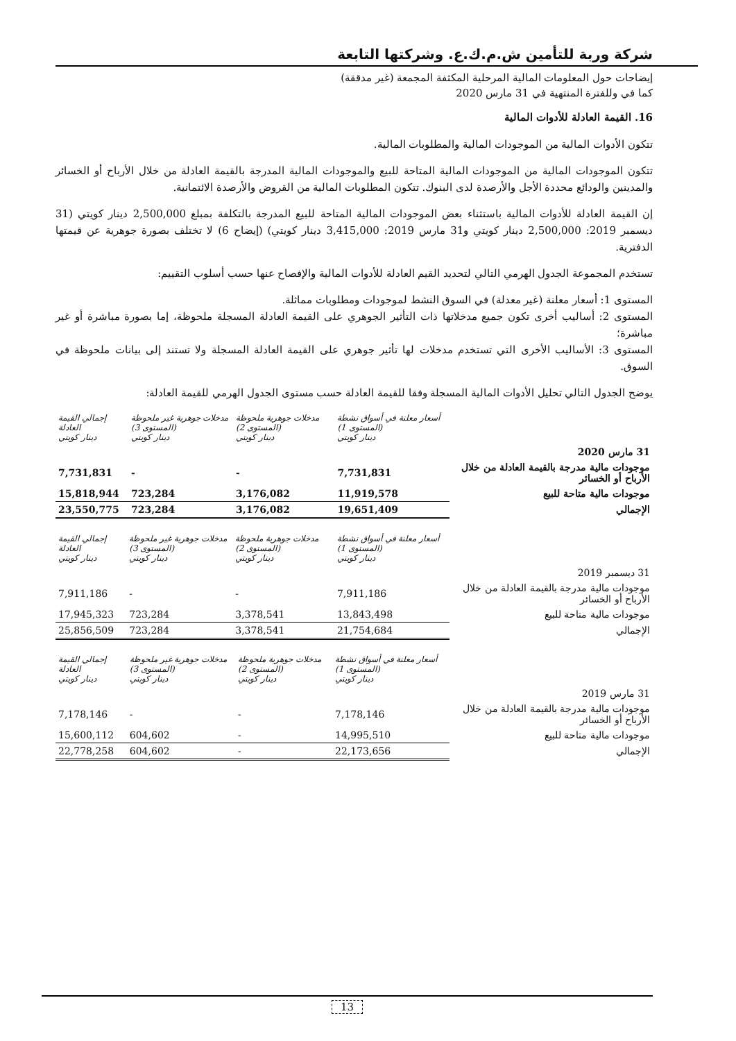شركة وربة للتأمين ش.م.ك.ع. وشركتها التابعة
إيضاحات حول المعلومات المالية المرحلية المكثفة المجمعة (غير مدققة)
كما في وللفترة المنتهية في 31 مارس 2020
16. القيمة العادلة للأدوات المالية
تتكون الأدوات المالية من الموجودات المالية والمطلوبات المالية.
تتكون الموجودات المالية من الموجودات المالية المتاحة للبيع والموجودات المالية المدرجة بالقيمة العادلة من خلال الأرباح أو الخسائر والمدينين والودائع محددة الأجل والأرصدة لدى البنوك. تتكون المطلوبات المالية من القروض والأرصدة الائتمانية.
إن القيمة العادلة للأدوات المالية باستثناء بعض الموجودات المالية المتاحة للبيع المدرجة بالتكلفة بمبلغ 2,500,000 دينار كويتي (31 ديسمبر 2019: 2,500,000 دينار كويتي و31 مارس 2019: 3,415,000 دينار كويتي) (إيضاح 6) لا تختلف بصورة جوهرية عن قيمتها الدفترية.
تستخدم المجموعة الجدول الهرمي التالي لتحديد القيم العادلة للأدوات المالية والإفصاح عنها حسب أسلوب التقييم:
المستوى 1: أسعار معلنة (غير معدلة) في السوق النشط لموجودات ومطلوبات مماثلة.
المستوى 2: أساليب أخرى تكون جميع مدخلاتها ذات التأثير الجوهري على القيمة العادلة المسجلة ملحوظة، إما بصورة مباشرة أو غير مباشرة؛
المستوى 3: الأساليب الأخرى التي تستخدم مدخلات لها تأثير جوهري على القيمة العادلة المسجلة ولا تستند إلى بيانات ملحوظة في السوق.
يوضح الجدول التالي تحليل الأدوات المالية المسجلة وفقا للقيمة العادلة حسب مستوى الجدول الهرمي للقيمة العادلة:
| | أسعار معلنة في أسواق نشطة (المستوى 1) دينار كويتي | مدخلات جوهرية ملحوظة (المستوى 2) دينار كويتي | مدخلات جوهرية غير ملحوظة (المستوى 3) دينار كويتي | إجمالي القيمة العادلة دينار كويتي |
| --- | --- | --- | --- | --- |
| 31 مارس 2020 | | | | |
| موجودات مالية مدرجة بالقيمة العادلة من خلال الأرباح أو الخسائر | 7,731,831 | - | - | 7,731,831 |
| موجودات مالية متاحة للبيع | 11,919,578 | 3,176,082 | 723,284 | 15,818,944 |
| الإجمالي | 19,651,409 | 3,176,082 | 723,284 | 23,550,775 |
| | أسعار معلنة في أسواق نشطة (المستوى 1) دينار كويتي | مدخلات جوهرية ملحوظة (المستوى 2) دينار كويتي | مدخلات جوهرية غير ملحوظة (المستوى 3) دينار كويتي | إجمالي القيمة العادلة دينار كويتي |
| --- | --- | --- | --- | --- |
| 31 ديسمبر 2019 | | | | |
| موجودات مالية مدرجة بالقيمة العادلة من خلال الأرباح أو الخسائر | 7,911,186 | - | - | 7,911,186 |
| موجودات مالية متاحة للبيع | 13,843,498 | 3,378,541 | 723,284 | 17,945,323 |
| الإجمالي | 21,754,684 | 3,378,541 | 723,284 | 25,856,509 |
| | أسعار معلنة في أسواق نشطة (المستوى 1) دينار كويتي | مدخلات جوهرية ملحوظة (المستوى 2) دينار كويتي | مدخلات جوهرية غير ملحوظة (المستوى 3) دينار كويتي | إجمالي القيمة العادلة دينار كويتي |
| --- | --- | --- | --- | --- |
| 31 مارس 2019 | | | | |
| موجودات مالية مدرجة بالقيمة العادلة من خلال الأرباح أو الخسائر | 7,178,146 | - | - | 7,178,146 |
| موجودات مالية متاحة للبيع | 14,995,510 | - | 604,602 | 15,600,112 |
| الإجمالي | 22,173,656 | - | 604,602 | 22,778,258 |
13